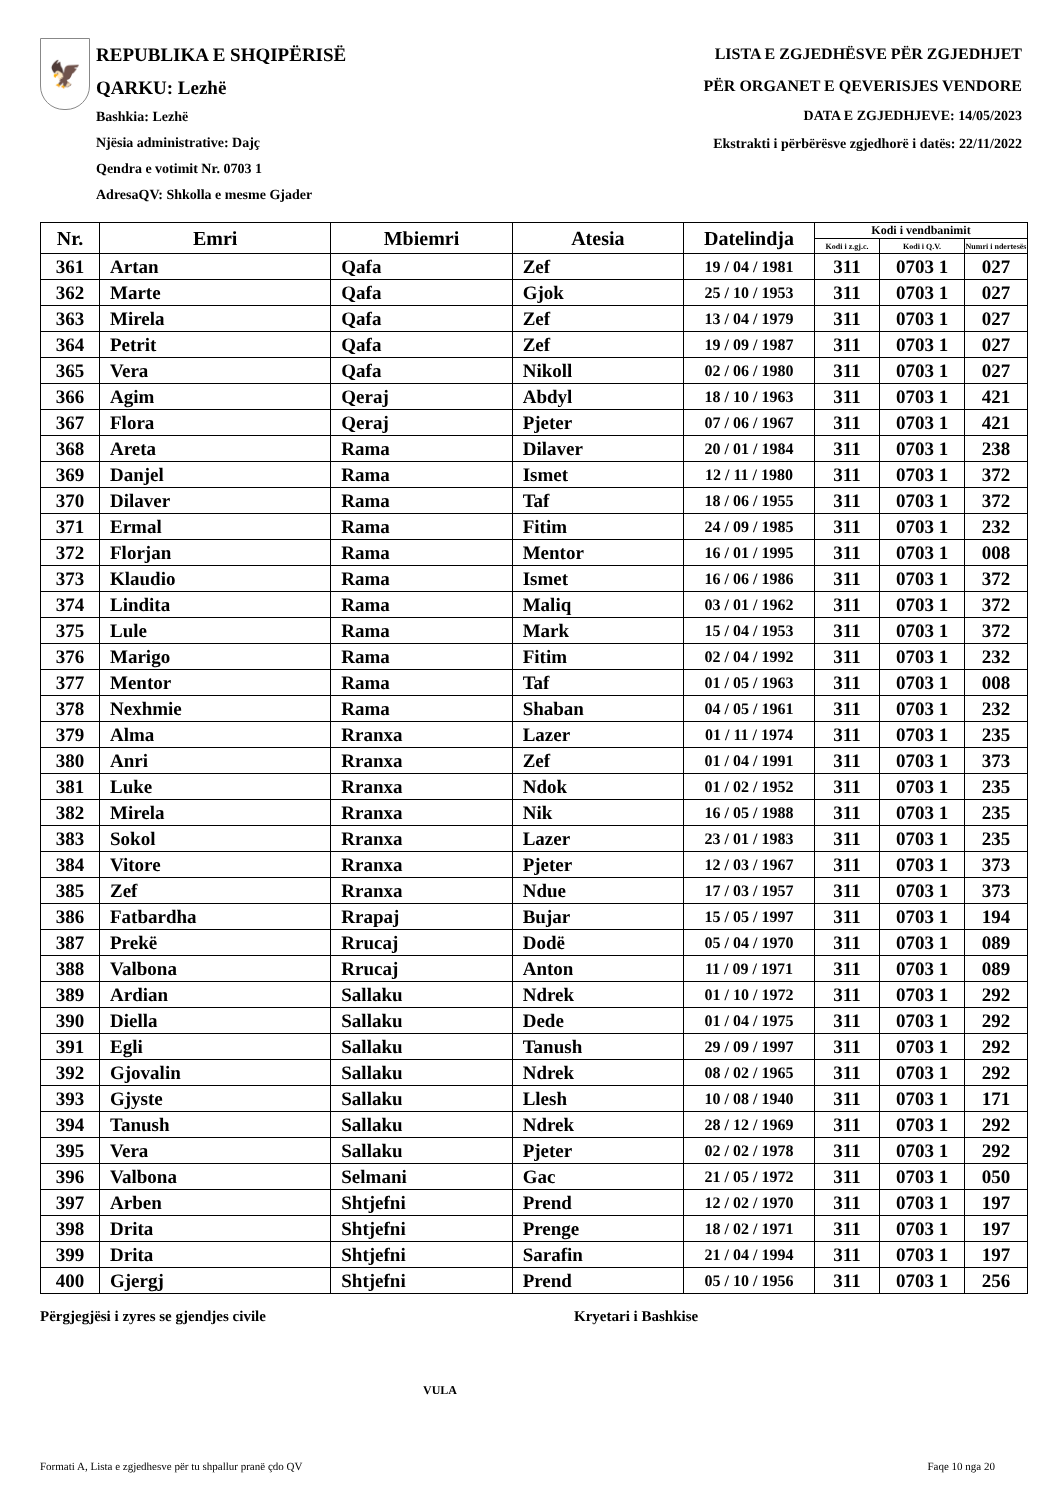🦅
REPUBLIKA E SHQIPËRISË
QARKU: Lezhë
Bashkia: Lezhë
Njësia administrative: Dajç
Qendra e votimit Nr. 0703 1
AdresaQV: Shkolla e mesme Gjader
LISTA E ZGJEDHËSVE PËR ZGJEDHJET
PËR ORGANET E QEVERISJES VENDORE
DATA E ZGJEDHJEVE: 14/05/2023
Ekstrakti i përbërësve zgjedhorë i datës: 22/11/2022
| Nr. | Emri | Mbiemri | Atesia | Datelindja | Kodi i vendbanimit | | |
| --- | --- | --- | --- | --- | --- | --- | --- |
| | | | | | Kodi i z.gj.c. | Kodi i Q.V. | Numri i ndertesës |
| 361 | Artan | Qafa | Zef | 19 / 04 / 1981 | 311 | 0703 1 | 027 |
| 362 | Marte | Qafa | Gjok | 25 / 10 / 1953 | 311 | 0703 1 | 027 |
| 363 | Mirela | Qafa | Zef | 13 / 04 / 1979 | 311 | 0703 1 | 027 |
| 364 | Petrit | Qafa | Zef | 19 / 09 / 1987 | 311 | 0703 1 | 027 |
| 365 | Vera | Qafa | Nikoll | 02 / 06 / 1980 | 311 | 0703 1 | 027 |
| 366 | Agim | Qeraj | Abdyl | 18 / 10 / 1963 | 311 | 0703 1 | 421 |
| 367 | Flora | Qeraj | Pjeter | 07 / 06 / 1967 | 311 | 0703 1 | 421 |
| 368 | Areta | Rama | Dilaver | 20 / 01 / 1984 | 311 | 0703 1 | 238 |
| 369 | Danjel | Rama | Ismet | 12 / 11 / 1980 | 311 | 0703 1 | 372 |
| 370 | Dilaver | Rama | Taf | 18 / 06 / 1955 | 311 | 0703 1 | 372 |
| 371 | Ermal | Rama | Fitim | 24 / 09 / 1985 | 311 | 0703 1 | 232 |
| 372 | Florjan | Rama | Mentor | 16 / 01 / 1995 | 311 | 0703 1 | 008 |
| 373 | Klaudio | Rama | Ismet | 16 / 06 / 1986 | 311 | 0703 1 | 372 |
| 374 | Lindita | Rama | Maliq | 03 / 01 / 1962 | 311 | 0703 1 | 372 |
| 375 | Lule | Rama | Mark | 15 / 04 / 1953 | 311 | 0703 1 | 372 |
| 376 | Marigo | Rama | Fitim | 02 / 04 / 1992 | 311 | 0703 1 | 232 |
| 377 | Mentor | Rama | Taf | 01 / 05 / 1963 | 311 | 0703 1 | 008 |
| 378 | Nexhmie | Rama | Shaban | 04 / 05 / 1961 | 311 | 0703 1 | 232 |
| 379 | Alma | Rranxa | Lazer | 01 / 11 / 1974 | 311 | 0703 1 | 235 |
| 380 | Anri | Rranxa | Zef | 01 / 04 / 1991 | 311 | 0703 1 | 373 |
| 381 | Luke | Rranxa | Ndok | 01 / 02 / 1952 | 311 | 0703 1 | 235 |
| 382 | Mirela | Rranxa | Nik | 16 / 05 / 1988 | 311 | 0703 1 | 235 |
| 383 | Sokol | Rranxa | Lazer | 23 / 01 / 1983 | 311 | 0703 1 | 235 |
| 384 | Vitore | Rranxa | Pjeter | 12 / 03 / 1967 | 311 | 0703 1 | 373 |
| 385 | Zef | Rranxa | Ndue | 17 / 03 / 1957 | 311 | 0703 1 | 373 |
| 386 | Fatbardha | Rrapaj | Bujar | 15 / 05 / 1997 | 311 | 0703 1 | 194 |
| 387 | Prekë | Rrucaj | Dodë | 05 / 04 / 1970 | 311 | 0703 1 | 089 |
| 388 | Valbona | Rrucaj | Anton | 11 / 09 / 1971 | 311 | 0703 1 | 089 |
| 389 | Ardian | Sallaku | Ndrek | 01 / 10 / 1972 | 311 | 0703 1 | 292 |
| 390 | Diella | Sallaku | Dede | 01 / 04 / 1975 | 311 | 0703 1 | 292 |
| 391 | Egli | Sallaku | Tanush | 29 / 09 / 1997 | 311 | 0703 1 | 292 |
| 392 | Gjovalin | Sallaku | Ndrek | 08 / 02 / 1965 | 311 | 0703 1 | 292 |
| 393 | Gjyste | Sallaku | Llesh | 10 / 08 / 1940 | 311 | 0703 1 | 171 |
| 394 | Tanush | Sallaku | Ndrek | 28 / 12 / 1969 | 311 | 0703 1 | 292 |
| 395 | Vera | Sallaku | Pjeter | 02 / 02 / 1978 | 311 | 0703 1 | 292 |
| 396 | Valbona | Selmani | Gac | 21 / 05 / 1972 | 311 | 0703 1 | 050 |
| 397 | Arben | Shtjefni | Prend | 12 / 02 / 1970 | 311 | 0703 1 | 197 |
| 398 | Drita | Shtjefni | Prenge | 18 / 02 / 1971 | 311 | 0703 1 | 197 |
| 399 | Drita | Shtjefni | Sarafin | 21 / 04 / 1994 | 311 | 0703 1 | 197 |
| 400 | Gjergj | Shtjefni | Prend | 05 / 10 / 1956 | 311 | 0703 1 | 256 |
Përgjegjësi i zyres se gjendjes civile Kryetari i Bashkise
VULA
Formati A, Lista e zgjedhesve për tu shpallur pranë çdo QV
Faqe 10 nga 20